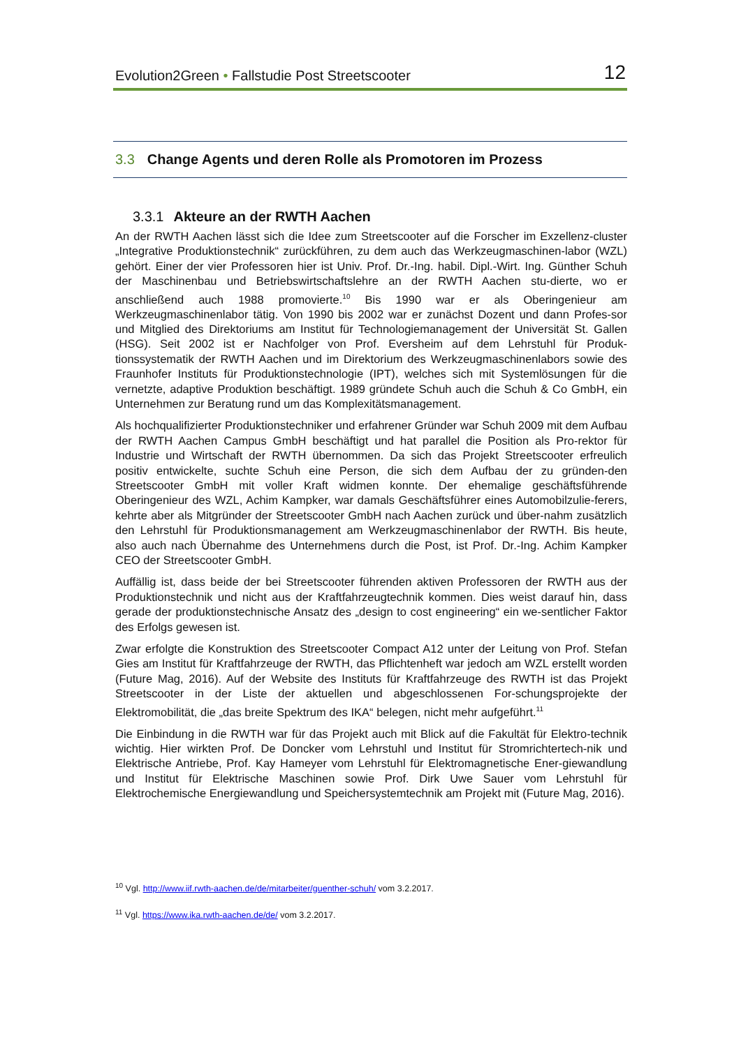Evolution2Green • Fallstudie Post Streetscooter
12
3.3 Change Agents und deren Rolle als Promotoren im Prozess
3.3.1 Akteure an der RWTH Aachen
An der RWTH Aachen lässt sich die Idee zum Streetscooter auf die Forscher im Exzellenz-cluster „Integrative Produktionstechnik“ zurückführen, zu dem auch das Werkzeugmaschinen-labor (WZL) gehört. Einer der vier Professoren hier ist Univ. Prof. Dr.-Ing. habil. Dipl.-Wirt. Ing. Günther Schuh der Maschinenbau und Betriebswirtschaftslehre an der RWTH Aachen stu-dierte, wo er anschließend auch 1988 promovierte.<sup>10</sup> Bis 1990 war er als Oberingenieur am Werkzeugmaschinenlabor tätig. Von 1990 bis 2002 war er zunächst Dozent und dann Profes-sor und Mitglied des Direktoriums am Institut für Technologiemanagement der Universität St. Gallen (HSG). Seit 2002 ist er Nachfolger von Prof. Eversheim auf dem Lehrstuhl für Produk-tionssystematik der RWTH Aachen und im Direktorium des Werkzeugmaschinenlabors sowie des Fraunhofer Instituts für Produktionstechnologie (IPT), welches sich mit Systemlösungen für die vernetzte, adaptive Produktion beschäftigt. 1989 gründete Schuh auch die Schuh & Co GmbH, ein Unternehmen zur Beratung rund um das Komplexitätsmanagement.
Als hochqualifizierter Produktionstechniker und erfahrener Gründer war Schuh 2009 mit dem Aufbau der RWTH Aachen Campus GmbH beschäftigt und hat parallel die Position als Pro-rektor für Industrie und Wirtschaft der RWTH übernommen. Da sich das Projekt Streetscooter erfreulich positiv entwickelte, suchte Schuh eine Person, die sich dem Aufbau der zu gründen-den Streetscooter GmbH mit voller Kraft widmen konnte. Der ehemalige geschäftsführende Oberingenieur des WZL, Achim Kampker, war damals Geschäftsführer eines Automobilzulie-ferers, kehrte aber als Mitgründer der Streetscooter GmbH nach Aachen zurück und über-nahm zusätzlich den Lehrstuhl für Produktionsmanagement am Werkzeugmaschinenlabor der RWTH. Bis heute, also auch nach Übernahme des Unternehmens durch die Post, ist Prof. Dr.-Ing. Achim Kampker CEO der Streetscooter GmbH.
Auffällig ist, dass beide der bei Streetscooter führenden aktiven Professoren der RWTH aus der Produktionstechnik und nicht aus der Kraftfahrzeugtechnik kommen. Dies weist darauf hin, dass gerade der produktionstechnische Ansatz des „design to cost engineering“ ein we-sentlicher Faktor des Erfolgs gewesen ist.
Zwar erfolgte die Konstruktion des Streetscooter Compact A12 unter der Leitung von Prof. Stefan Gies am Institut für Kraftfahrzeuge der RWTH, das Pflichtenheft war jedoch am WZL erstellt worden (Future Mag, 2016). Auf der Website des Instituts für Kraftfahrzeuge des RWTH ist das Projekt Streetscooter in der Liste der aktuellen und abgeschlossenen For-schungsprojekte der Elektromobilität, die „das breite Spektrum des IKA“ belegen, nicht mehr aufgeführt.<sup>11</sup>
Die Einbindung in die RWTH war für das Projekt auch mit Blick auf die Fakultät für Elektro-technik wichtig. Hier wirkten Prof. De Doncker vom Lehrstuhl und Institut für Stromrichtertech-nik und Elektrische Antriebe, Prof. Kay Hameyer vom Lehrstuhl für Elektromagnetische Ener-giewandlung und Institut für Elektrische Maschinen sowie Prof. Dirk Uwe Sauer vom Lehrstuhl für Elektrochemische Energiewandlung und Speichersystemtechnik am Projekt mit (Future Mag, 2016).
<sup>10</sup> Vgl. http://www.iif.rwth-aachen.de/de/mitarbeiter/guenther-schuh/ vom 3.2.2017.
<sup>11</sup> Vgl. https://www.ika.rwth-aachen.de/de/ vom 3.2.2017.